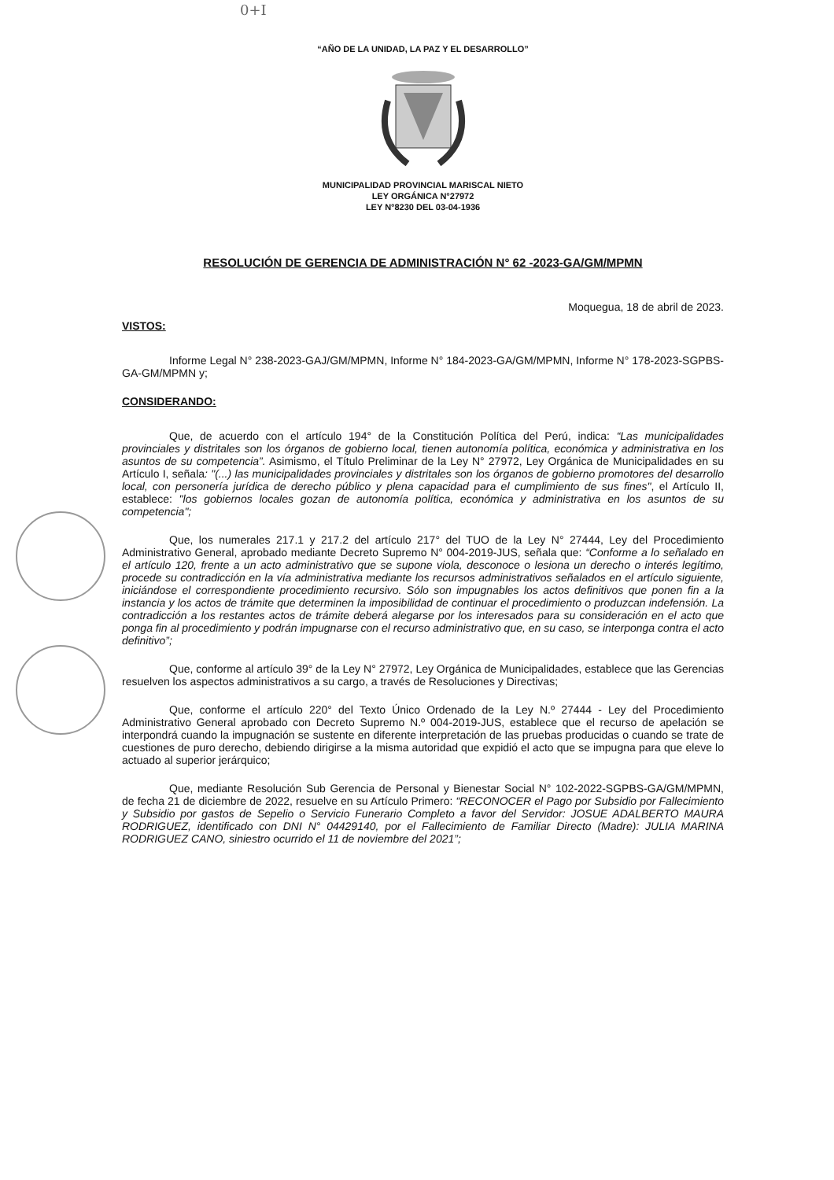0+I
“AÑO DE LA UNIDAD, LA PAZ Y EL DESARROLLO”
MUNICIPALIDAD PROVINCIAL MARISCAL NIETO
LEY ORGÁNICA N°27972
LEY N°8230 DEL 03-04-1936
RESOLUCIÓN DE GERENCIA DE ADMINISTRACIÓN N° 62 -2023-GA/GM/MPMN
Moquegua, 18 de abril de 2023.
VISTOS:
Informe Legal N° 238-2023-GAJ/GM/MPMN, Informe N° 184-2023-GA/GM/MPMN, Informe N° 178-2023-SGPBS-GA-GM/MPMN y;
CONSIDERANDO:
Que, de acuerdo con el artículo 194° de la Constitución Política del Perú, indica: “Las municipalidades provinciales y distritales son los órganos de gobierno local, tienen autonomía política, económica y administrativa en los asuntos de su competencia”. Asimismo, el Título Preliminar de la Ley N° 27972, Ley Orgánica de Municipalidades en su Artículo I, señala: "(...) las municipalidades provinciales y distritales son los órganos de gobierno promotores del desarrollo local, con personería jurídica de derecho público y plena capacidad para el cumplimiento de sus fines", el Artículo II, establece: "los gobiernos locales gozan de autonomía política, económica y administrativa en los asuntos de su competencia";
Que, los numerales 217.1 y 217.2 del artículo 217° del TUO de la Ley N° 27444, Ley del Procedimiento Administrativo General, aprobado mediante Decreto Supremo N° 004-2019-JUS, señala que: “Conforme a lo señalado en el artículo 120, frente a un acto administrativo que se supone viola, desconoce o lesiona un derecho o interés legítimo, procede su contradicción en la vía administrativa mediante los recursos administrativos señalados en el artículo siguiente, iniciándose el correspondiente procedimiento recursivo. Sólo son impugnables los actos definitivos que ponen fin a la instancia y los actos de trámite que determinen la imposibilidad de continuar el procedimiento o produzcan indefensión. La contradicción a los restantes actos de trámite deberá alegarse por los interesados para su consideración en el acto que ponga fin al procedimiento y podrán impugnarse con el recurso administrativo que, en su caso, se interponga contra el acto definitivo”;
Que, conforme al artículo 39° de la Ley N° 27972, Ley Orgánica de Municipalidades, establece que las Gerencias resuelven los aspectos administrativos a su cargo, a través de Resoluciones y Directivas;
Que, conforme el artículo 220° del Texto Único Ordenado de la Ley N.º 27444 - Ley del Procedimiento Administrativo General aprobado con Decreto Supremo N.º 004-2019-JUS, establece que el recurso de apelación se interpondrá cuando la impugnación se sustente en diferente interpretación de las pruebas producidas o cuando se trate de cuestiones de puro derecho, debiendo dirigirse a la misma autoridad que expidió el acto que se impugna para que eleve lo actuado al superior jerárquico;
Que, mediante Resolución Sub Gerencia de Personal y Bienestar Social N° 102-2022-SGPBS-GA/GM/MPMN, de fecha 21 de diciembre de 2022, resuelve en su Artículo Primero: “RECONOCER el Pago por Subsidio por Fallecimiento y Subsidio por gastos de Sepelio o Servicio Funerario Completo a favor del Servidor: JOSUE ADALBERTO MAURA RODRIGUEZ, identificado con DNI N° 04429140, por el Fallecimiento de Familiar Directo (Madre): JULIA MARINA RODRIGUEZ CANO, siniestro ocurrido el 11 de noviembre del 2021”;